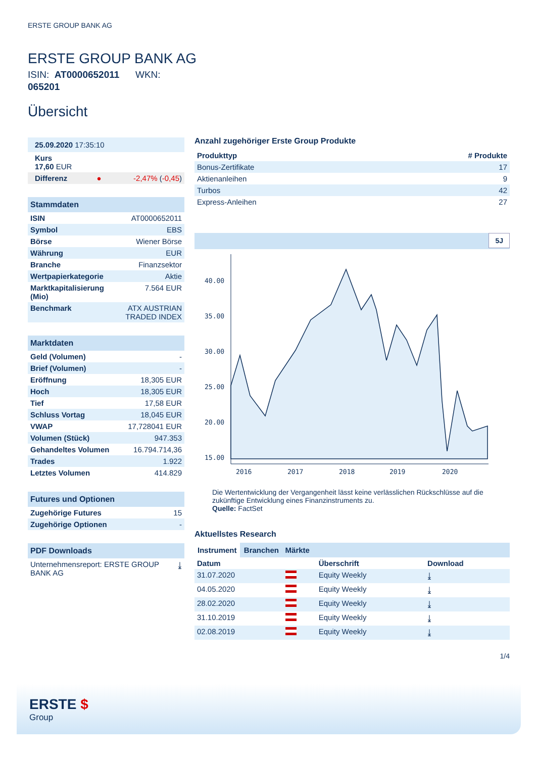ERSTE GROUP BANK AG
ERSTE GROUP BANK AG
ISIN: AT0000652011 WKN: 065201
Übersicht
| 25.09.2020 17:35:10 | | |
| Kurs 17,60 EUR | | |
| Differenz | ● | -2,47% ( -0,45 ) |
| Stammdaten | |
| ISIN | AT0000652011 |
| Symbol | EBS |
| Börse | Wiener Börse |
| Währung | EUR |
| Branche | Finanzsektor |
| Wertpapierkategorie | Aktie |
| Marktkapitalisierung (Mio) | 7.564 EUR |
| Benchmark | ATX AUSTRIAN TRADED INDEX |
| Marktdaten | |
| Geld (Volumen) | - |
| Brief (Volumen) | - |
| Eröffnung | 18,305 EUR |
| Hoch | 18,305 EUR |
| Tief | 17,58 EUR |
| Schluss Vortag | 18,045 EUR |
| VWAP | 17,728041 EUR |
| Volumen (Stück) | 947.353 |
| Gehandeltes Volumen | 16.794.714,36 |
| Trades | 1.922 |
| Letztes Volumen | 414.829 |
| Futures und Optionen | |
| Zugehörige Futures | 15 |
| Zugehörige Optionen | - |
| PDF Downloads | |
| Unternehmensreport: ERSTE GROUP BANK AG | ⤓ |
Anzahl zugehöriger Erste Group Produkte
| Produkttyp | # Produkte |
| --- | --- |
| Bonus-Zertifikate | 17 |
| Aktienanleihen | 9 |
| Turbos | 42 |
| Express-Anleihen | 27 |
5J
40.00
35.00
30.00
25.00
20.00
15.00
2016
2017
2018
2019
2020
Die Wertentwicklung der Vergangenheit lässt keine verlässlichen Rückschlüsse auf die zukünftige Entwicklung eines Finanzinstruments zu.
Quelle: FactSet
Aktuellstes Research
Instrument Branchen Märkte
| Datum | | Überschrift | Download |
| --- | --- | --- | --- |
| 31.07.2020 | | Equity Weekly | ⤓ |
| 04.05.2020 | | Equity Weekly | ⤓ |
| 28.02.2020 | | Equity Weekly | ⤓ |
| 31.10.2019 | | Equity Weekly | ⤓ |
| 02.08.2019 | | Equity Weekly | ⤓ |
1/4
ERSTE $
Group